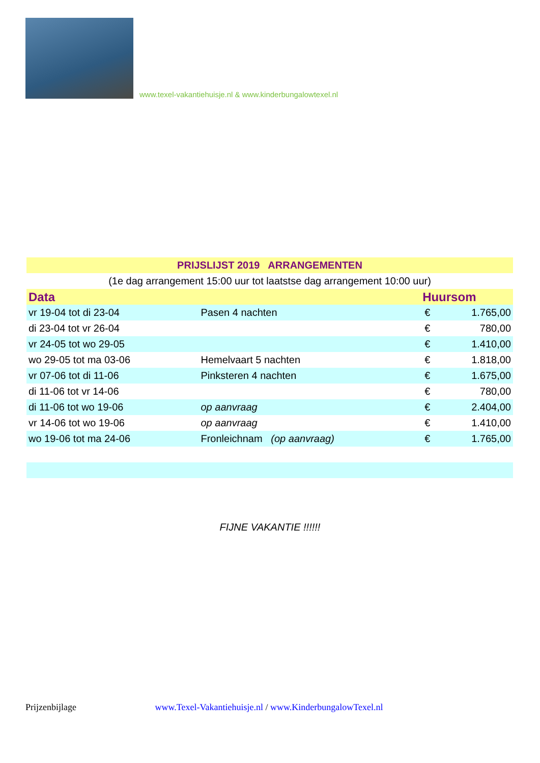www.texel-vakantiehuisje.nl & www.kinderbungalowtexel.nl
| PRIJSLIJST 2019 ARRANGEMENTEN | | | |
| (1e dag arrangement 15:00 uur tot laatstse dag arrangement 10:00 uur) | | | |
| Data | | Huursom | |
| vr 19-04 tot di 23-04 | Pasen 4 nachten | € | 1.765,00 |
| di 23-04 tot vr 26-04 | | € | 780,00 |
| vr 24-05 tot wo 29-05 | | € | 1.410,00 |
| wo 29-05 tot ma 03-06 | Hemelvaart 5 nachten | € | 1.818,00 |
| vr 07-06 tot di 11-06 | Pinksteren 4 nachten | € | 1.675,00 |
| di 11-06 tot vr 14-06 | | € | 780,00 |
| di 11-06 tot wo 19-06 | op aanvraag | € | 2.404,00 |
| vr 14-06 tot wo 19-06 | op aanvraag | € | 1.410,00 |
| wo 19-06 tot ma 24-06 | Fronleichnam (op aanvraag) | € | 1.765,00 |
FIJNE VAKANTIE !!!!!!
Prijzenbijlage www.Texel-Vakantiehuisje.nl / www.KinderbungalowTexel.nl